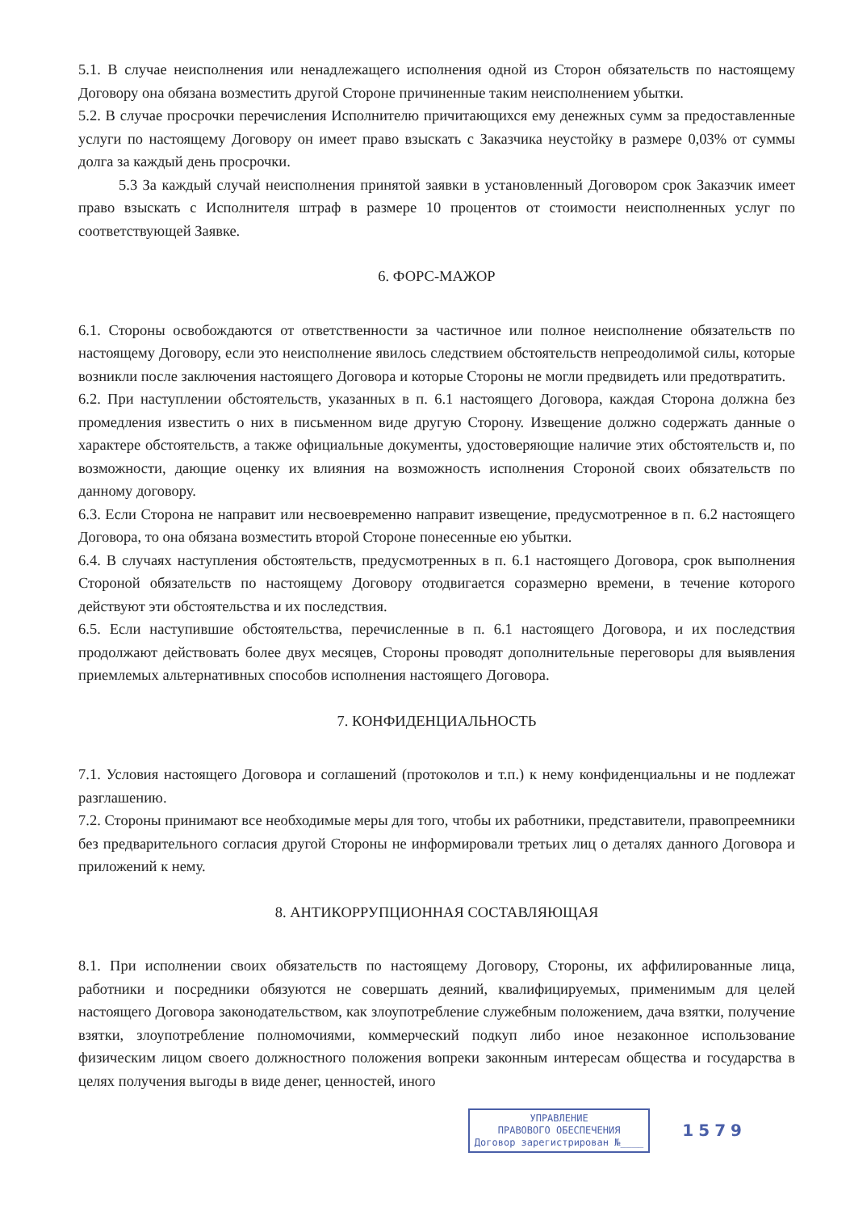5.1. В случае неисполнения или ненадлежащего исполнения одной из Сторон обязательств по настоящему Договору она обязана возместить другой Стороне причиненные таким неисполнением убытки.
5.2. В случае просрочки перечисления Исполнителю причитающихся ему денежных сумм за предоставленные услуги по настоящему Договору он имеет право взыскать с Заказчика неустойку в размере 0,03% от суммы долга за каждый день просрочки.
5.3 За каждый случай неисполнения принятой заявки в установленный Договором срок Заказчик имеет право взыскать с Исполнителя штраф в размере 10 процентов от стоимости неисполненных услуг по соответствующей Заявке.
6. ФОРС-МАЖОР
6.1. Стороны освобождаются от ответственности за частичное или полное неисполнение обязательств по настоящему Договору, если это неисполнение явилось следствием обстоятельств непреодолимой силы, которые возникли после заключения настоящего Договора и которые Стороны не могли предвидеть или предотвратить.
6.2. При наступлении обстоятельств, указанных в п. 6.1 настоящего Договора, каждая Сторона должна без промедления известить о них в письменном виде другую Сторону. Извещение должно содержать данные о характере обстоятельств, а также официальные документы, удостоверяющие наличие этих обстоятельств и, по возможности, дающие оценку их влияния на возможность исполнения Стороной своих обязательств по данному договору.
6.3. Если Сторона не направит или несвоевременно направит извещение, предусмотренное в п. 6.2 настоящего Договора, то она обязана возместить второй Стороне понесенные ею убытки.
6.4. В случаях наступления обстоятельств, предусмотренных в п. 6.1 настоящего Договора, срок выполнения Стороной обязательств по настоящему Договору отодвигается соразмерно времени, в течение которого действуют эти обстоятельства и их последствия.
6.5. Если наступившие обстоятельства, перечисленные в п. 6.1 настоящего Договора, и их последствия продолжают действовать более двух месяцев, Стороны проводят дополнительные переговоры для выявления приемлемых альтернативных способов исполнения настоящего Договора.
7. КОНФИДЕНЦИАЛЬНОСТЬ
7.1. Условия настоящего Договора и соглашений (протоколов и т.п.) к нему конфиденциальны и не подлежат разглашению.
7.2. Стороны принимают все необходимые меры для того, чтобы их работники, представители, правопреемники без предварительного согласия другой Стороны не информировали третьих лиц о деталях данного Договора и приложений к нему.
8. АНТИКОРРУПЦИОННАЯ СОСТАВЛЯЮЩАЯ
8.1. При исполнении своих обязательств по настоящему Договору, Стороны, их аффилированные лица, работники и посредники обязуются не совершать деяний, квалифицируемых, применимым для целей настоящего Договора законодательством, как злоупотребление служебным положением, дача взятки, получение взятки, злоупотребление полномочиями, коммерческий подкуп либо иное незаконное использование физическим лицом своего должностного положения вопреки законным интересам общества и государства в целях получения выгоды в виде денег, ценностей, иного
УПРАВЛЕНИЕ
ПРАВОВОГО ОБЕСПЕЧЕНИЯ
Договор зарегистрирован №____
1579